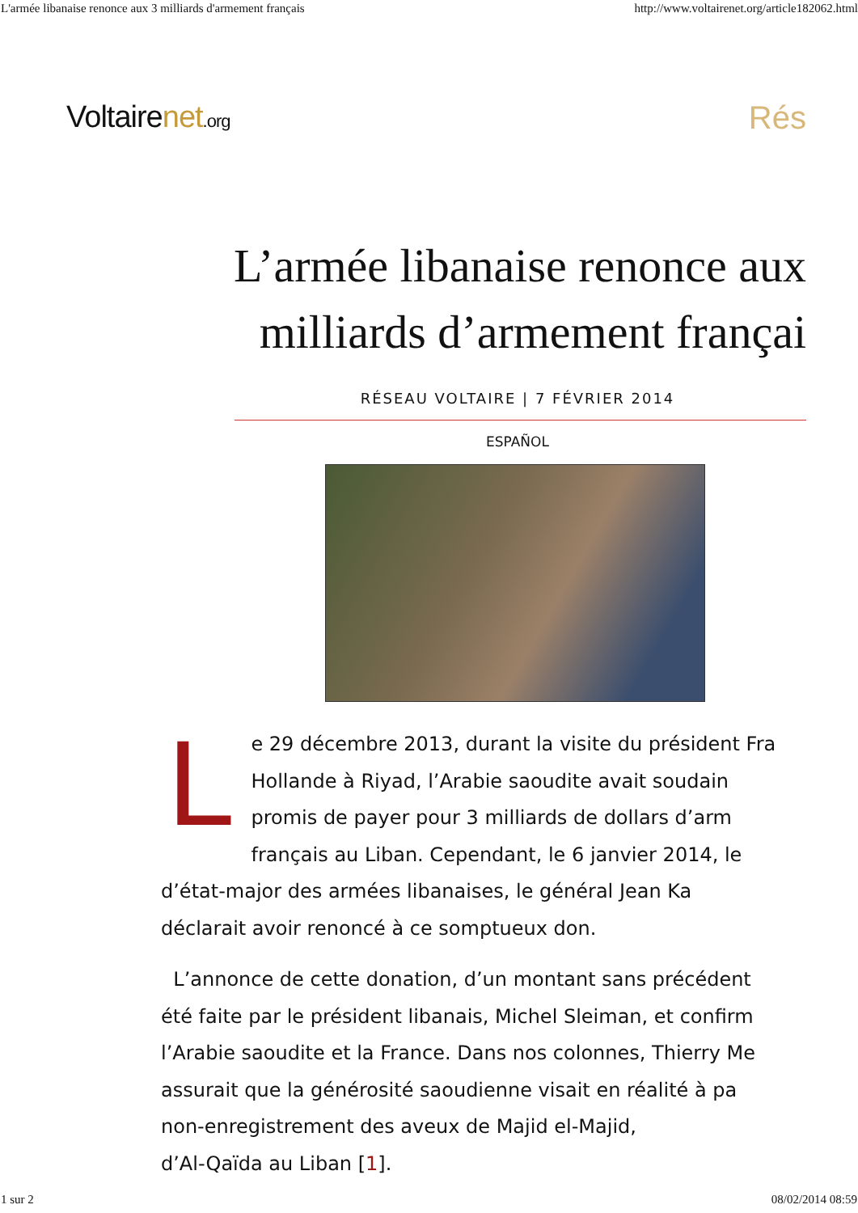L'armée libanaise renonce aux 3 milliards d'armement français http://www.voltairenet.org/article182062.html
Voltairenet.org Rés
L’armée libanaise renonce aux
milliards d’armement françai
RÉSEAU VOLTAIRE | 7 FÉVRIER 2014
ESPAÑOL
Le 29 décembre 2013, durant la visite du président Fra
Hollande à Riyad, l’Arabie saoudite avait soudain
promis de payer pour 3 milliards de dollars d’arm
français au Liban. Cependant, le 6 janvier 2014, le
d’état-major des armées libanaises, le général Jean Ka
déclarait avoir renoncé à ce somptueux don.
L’annonce de cette donation, d’un montant sans précédent
été faite par le président libanais, Michel Sleiman, et confirm
l’Arabie saoudite et la France. Dans nos colonnes, Thierry Me
assurait que la générosité saoudienne visait en réalité à pa
non-enregistrement des aveux de Majid el-Majid,
d’Al-Qaïda au Liban [1].
1 sur 2 08/02/2014 08:59